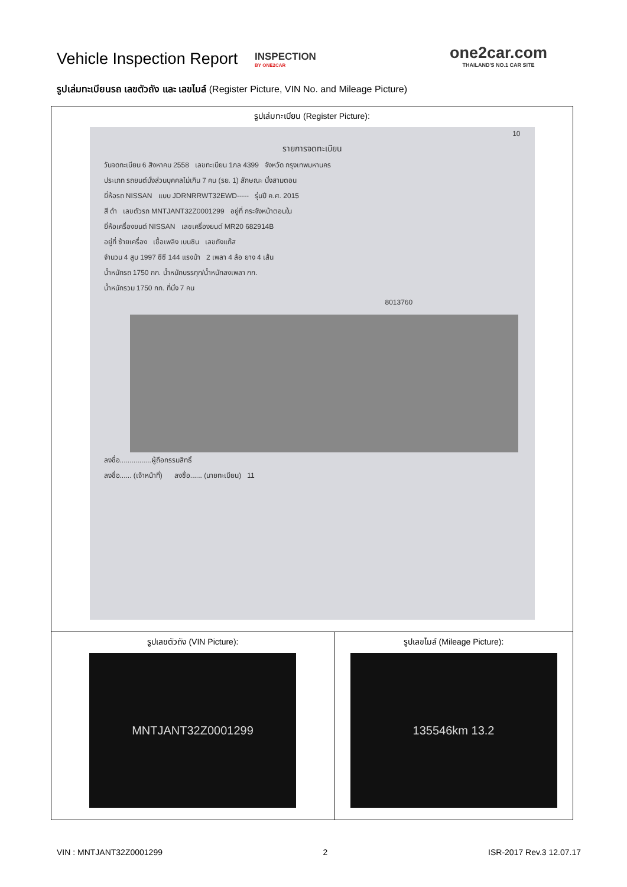Vehicle Inspection Report
INSPECTION
BY ONE2CAR
one2car.com
THAILAND'S NO.1 CAR SITE
รูปเล่มทะเบียนรถ เลขตัวถัง และ เลขไมล์ (Register Picture, VIN No. and Mileage Picture)
| รูปเล่มทะเบียน (Register Picture): 10 รายการจดทะเบียน วันจดทะเบียน 6 สิงหาคม 2558 เลขทะเบียน 1กล 4399 จังหวัด กรุงเทพมหานคร ประเภท รถยนต์นั่งส่วนบุคคลไม่เกิน 7 คน (รย. 1) ลักษณะ นั่งสามตอน ยี่ห้อรถ NISSAN แบบ JDRNRRWT32EWD----- รุ่นปี ค.ศ. 2015 สี ดำ เลขตัวรถ MNTJANT32Z0001299 อยู่ที่ กระจังหน้าตอนใน ยี่ห้อเครื่องยนต์ NISSAN เลขเครื่องยนต์ MR20 682914B อยู่ที่ ซ้ายเครื่อง เชื้อเพลิง เบนซิน เลขถังแก๊ส จำนวน 4 สูบ 1997 ซีซี 144 แรงม้า 2 เพลา 4 ล้อ ยาง 4 เส้น น้ำหนักรถ 1750 กก. น้ำหนักบรรทุก/น้ำหนักลงเพลา กก. น้ำหนักรวม 1750 กก. ที่นั่ง 7 คน 8013760 ลงชื่อ................ผู้ถือกรรมสิทธิ์ ลงชื่อ...... (เจ้าหน้าที่) ลงชื่อ...... (นายทะเบียน) 11 | |
| รูปเลขตัวถัง (VIN Picture): MNTJANT32Z0001299 | รูปเลขไมล์ (Mileage Picture): 135546km 13.2 |
VIN : MNTJANT32Z0001299 2 ISR-2017 Rev.3 12.07.17